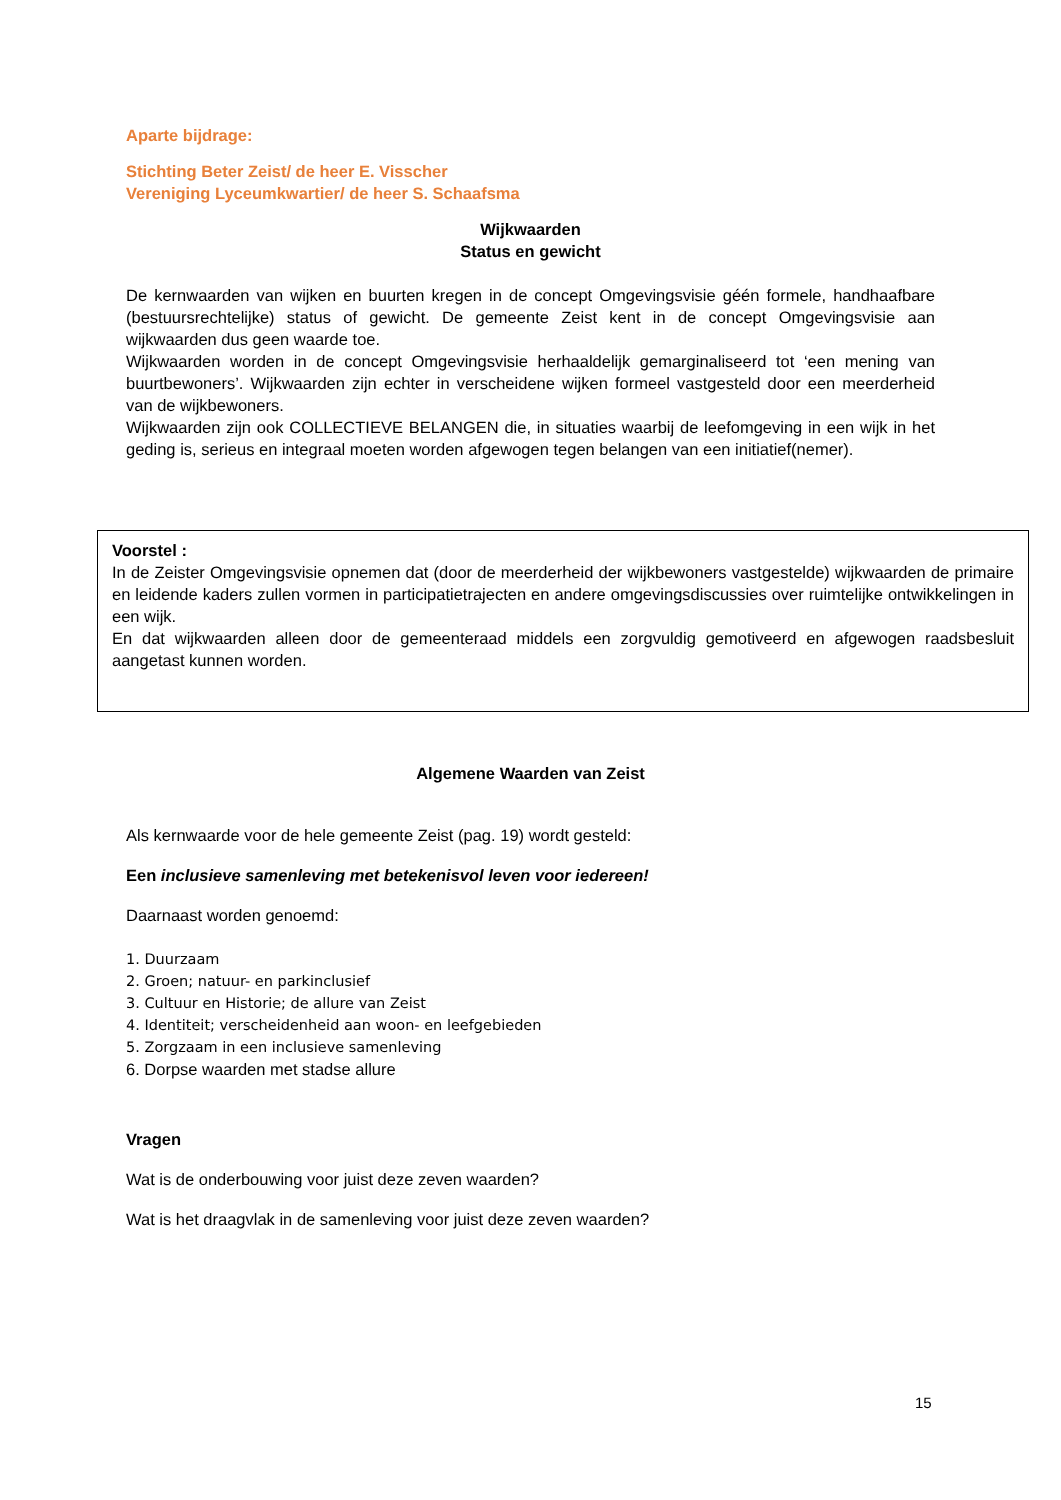Aparte bijdrage:
Stichting Beter Zeist/ de heer E. Visscher
Vereniging Lyceumkwartier/ de heer S. Schaafsma
Wijkwaarden
Status en gewicht
De kernwaarden van wijken en buurten kregen in de concept Omgevingsvisie géén formele, handhaafbare (bestuursrechtelijke) status of gewicht. De gemeente Zeist kent in de concept Omgevingsvisie aan wijkwaarden dus geen waarde toe.
Wijkwaarden worden in de concept Omgevingsvisie herhaaldelijk gemarginaliseerd tot ‘een mening van buurtbewoners’. Wijkwaarden zijn echter in verscheidene wijken formeel vastgesteld door een meerderheid van de wijkbewoners.
Wijkwaarden zijn ook COLLECTIEVE BELANGEN die, in situaties waarbij de leefomgeving in een wijk in het geding is, serieus en integraal moeten worden afgewogen tegen belangen van een initiatief(nemer).
Voorstel :
In de Zeister Omgevingsvisie opnemen dat (door de meerderheid der wijkbewoners vastgestelde) wijkwaarden de primaire en leidende kaders zullen vormen in participatietrajecten en andere omgevingsdiscussies over ruimtelijke ontwikkelingen in een wijk.
En dat wijkwaarden alleen door de gemeenteraad middels een zorgvuldig gemotiveerd en afgewogen raadsbesluit aangetast kunnen worden.
Algemene Waarden van Zeist
Als kernwaarde voor de hele gemeente Zeist (pag. 19) wordt gesteld:
Een inclusieve samenleving met betekenisvol leven voor iedereen!
Daarnaast worden genoemd:
1. Duurzaam
2. Groen; natuur- en parkinclusief
3. Cultuur en Historie; de allure van Zeist
4. Identiteit; verscheidenheid aan woon- en leefgebieden
5. Zorgzaam in een inclusieve samenleving
6. Dorpse waarden met stadse allure
Vragen
Wat is de onderbouwing voor juist deze zeven waarden?
Wat is het draagvlak in de samenleving voor juist deze zeven waarden?
15